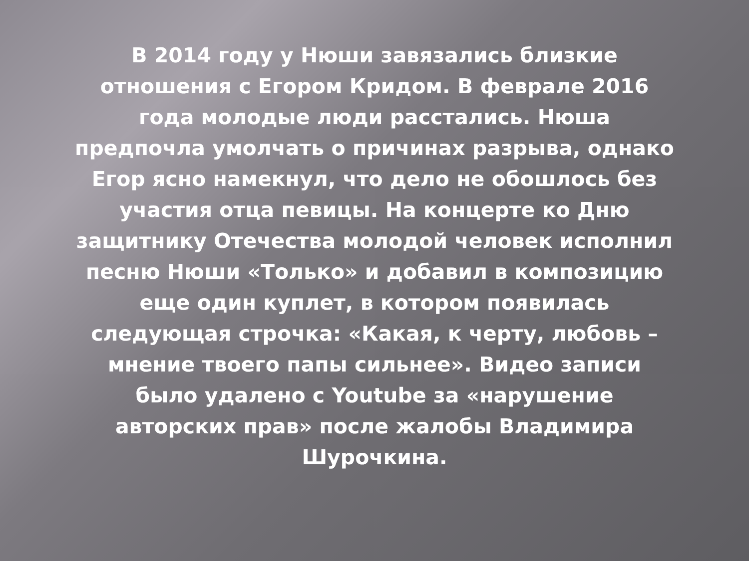В 2014 году у Нюши завязались близкие
отношения с Егором Кридом. В феврале 2016
года молодые люди расстались. Нюша
предпочла умолчать о причинах разрыва, однако
Егор ясно намекнул, что дело не обошлось без
участия отца певицы. На концерте ко Дню
защитнику Отечества молодой человек исполнил
песню Нюши «Только» и добавил в композицию
еще один куплет, в котором появилась
следующая строчка: «Какая, к черту, любовь –
мнение твоего папы сильнее». Видео записи
было удалено с Youtube за «нарушение
авторских прав» после жалобы Владимира
Шурочкина.